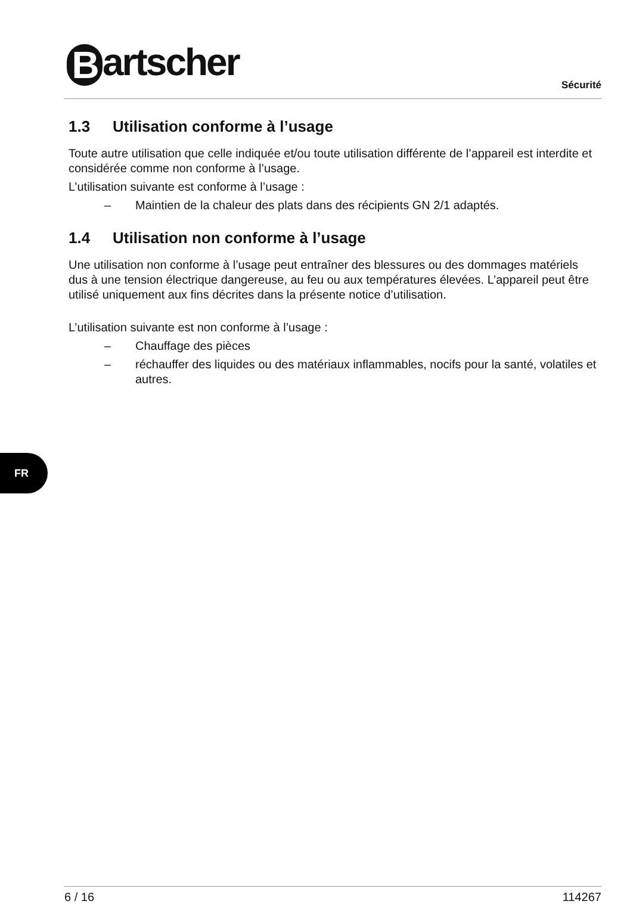Bartscher Sécurité
1.3 Utilisation conforme à l’usage
Toute autre utilisation que celle indiquée et/ou toute utilisation différente de l’appareil est interdite et considérée comme non conforme à l’usage.
L’utilisation suivante est conforme à l’usage :
– Maintien de la chaleur des plats dans des récipients GN 2/1 adaptés.
1.4 Utilisation non conforme à l’usage
Une utilisation non conforme à l’usage peut entraîner des blessures ou des dommages matériels dus à une tension électrique dangereuse, au feu ou aux températures élevées. L’appareil peut être utilisé uniquement aux fins décrites dans la présente notice d’utilisation.
L’utilisation suivante est non conforme à l’usage :
– Chauffage des pièces
– réchauffer des liquides ou des matériaux inflammables, nocifs pour la santé, volatiles et autres.
FR
6 / 16 114267